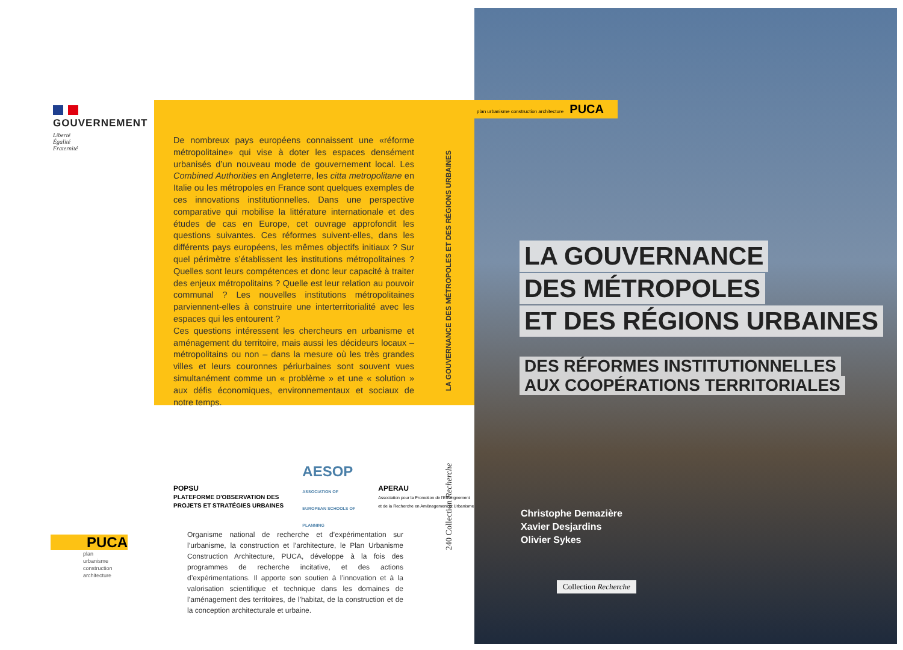GOUVERNEMENT
Liberté
Égalité
Fraternité
De nombreux pays européens connaissent une «réforme métropolitaine» qui vise à doter les espaces densément urbanisés d’un nouveau mode de gouvernement local. Les Combined Authorities en Angleterre, les citta metropolitane en Italie ou les métropoles en France sont quelques exemples de ces innovations institutionnelles. Dans une perspective comparative qui mobilise la littérature internationale et des études de cas en Europe, cet ouvrage approfondit les questions suivantes. Ces réformes suivent-elles, dans les différents pays européens, les mêmes objectifs initiaux ? Sur quel périmètre s’établissent les institutions métropolitaines ? Quelles sont leurs compétences et donc leur capacité à traiter des enjeux métropolitains ? Quelle est leur relation au pouvoir communal ? Les nouvelles institutions métropolitaines parviennent-elles à construire une interterritorialité avec les espaces qui les entourent ?
Ces questions intéressent les chercheurs en urbanisme et aménagement du territoire, mais aussi les décideurs locaux – métropolitains ou non – dans la mesure où les très grandes villes et leurs couronnes périurbaines sont souvent vues simultanément comme un « problème » et une « solution » aux défis économiques, environnementaux et sociaux de notre temps.
LA GOUVERNANCE DES MÉTROPOLES ET DES RÉGIONS URBAINES
POPSU
PLATEFORME D'OBSERVATION DES PROJETS ET STRATÉGIES URBAINES
AESOP
ASSOCIATION OF EUROPEAN SCHOOLS OF PLANNING
APERAU
Association pour la Promotion de l'Enseignement et de la Recherche en Aménagement et Urbanisme
240 Collection Recherche
PUCA
plan
urbanisme
construction
architecture
Organisme national de recherche et d’expérimentation sur l’urbanisme, la construction et l’architecture, le Plan Urbanisme Construction Architecture, PUCA, développe à la fois des programmes de recherche incitative, et des actions d’expérimentations. Il apporte son soutien à l’innovation et à la valorisation scientifique et technique dans les domaines de l’aménagement des territoires, de l’habitat, de la construction et de la conception architecturale et urbaine.
plan urbanisme construction architecture PUCA
LA GOUVERNANCE
DES MÉTROPOLES
ET DES RÉGIONS URBAINES
DES RÉFORMES INSTITUTIONNELLES
AUX COOPÉRATIONS TERRITORIALES
Christophe Demazière
Xavier Desjardins
Olivier Sykes
Collection Recherche